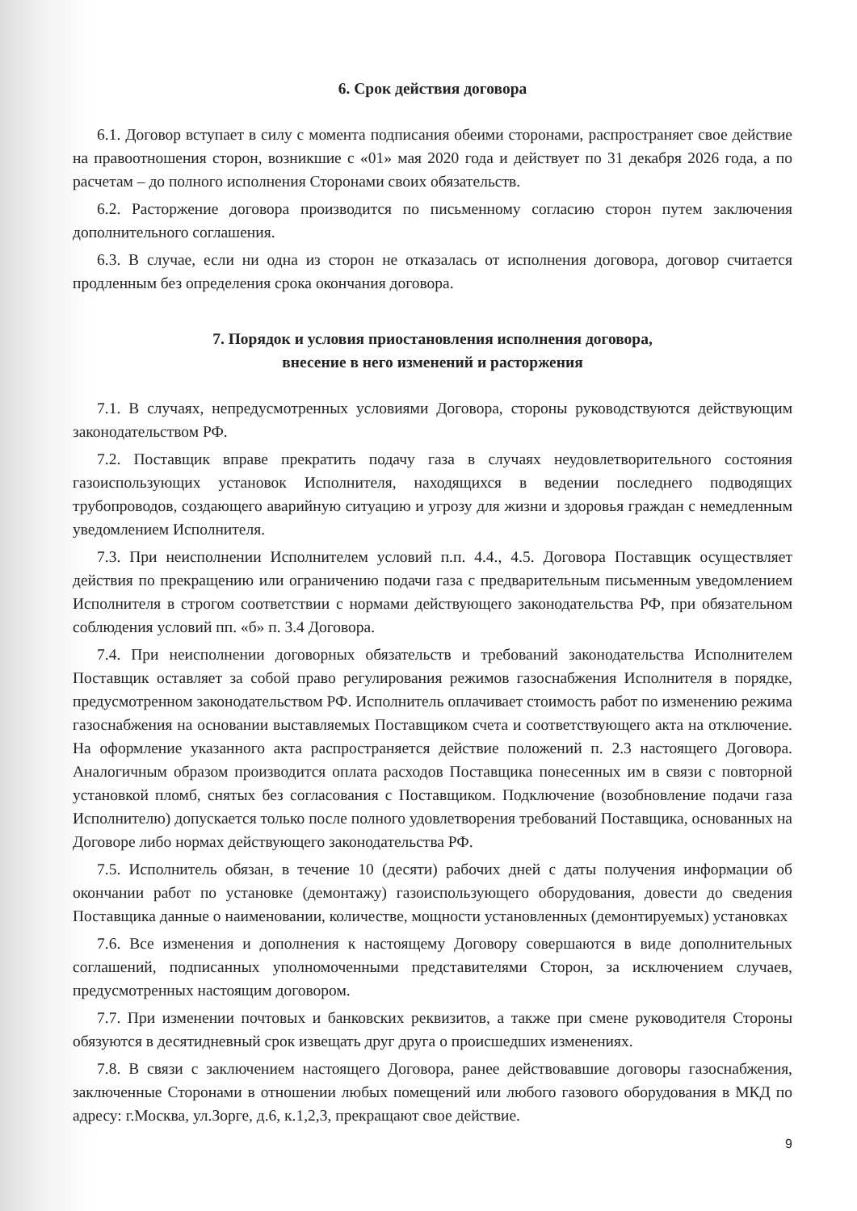6. Срок действия договора
6.1. Договор вступает в силу с момента подписания обеими сторонами, распространяет свое действие на правоотношения сторон, возникшие с «01» мая 2020 года и действует по 31 декабря 2026 года, а по расчетам – до полного исполнения Сторонами своих обязательств.
6.2. Расторжение договора производится по письменному согласию сторон путем заключения дополнительного соглашения.
6.3. В случае, если ни одна из сторон не отказалась от исполнения договора, договор считается продленным без определения срока окончания договора.
7. Порядок и условия приостановления исполнения договора,
внесение в него изменений и расторжения
7.1. В случаях, непредусмотренных условиями Договора, стороны руководствуются действующим законодательством РФ.
7.2. Поставщик вправе прекратить подачу газа в случаях неудовлетворительного состояния газоиспользующих установок Исполнителя, находящихся в ведении последнего подводящих трубопроводов, создающего аварийную ситуацию и угрозу для жизни и здоровья граждан с немедленным уведомлением Исполнителя.
7.3. При неисполнении Исполнителем условий п.п. 4.4., 4.5. Договора Поставщик осуществляет действия по прекращению или ограничению подачи газа с предварительным письменным уведомлением Исполнителя в строгом соответствии с нормами действующего законодательства РФ, при обязательном соблюдения условий пп. «б» п. 3.4 Договора.
7.4. При неисполнении договорных обязательств и требований законодательства Исполнителем Поставщик оставляет за собой право регулирования режимов газоснабжения Исполнителя в порядке, предусмотренном законодательством РФ. Исполнитель оплачивает стоимость работ по изменению режима газоснабжения на основании выставляемых Поставщиком счета и соответствующего акта на отключение. На оформление указанного акта распространяется действие положений п. 2.3 настоящего Договора. Аналогичным образом производится оплата расходов Поставщика понесенных им в связи с повторной установкой пломб, снятых без согласования с Поставщиком. Подключение (возобновление подачи газа Исполнителю) допускается только после полного удовлетворения требований Поставщика, основанных на Договоре либо нормах действующего законодательства РФ.
7.5. Исполнитель обязан, в течение 10 (десяти) рабочих дней с даты получения информации об окончании работ по установке (демонтажу) газоиспользующего оборудования, довести до сведения Поставщика данные о наименовании, количестве, мощности установленных (демонтируемых) установках
7.6. Все изменения и дополнения к настоящему Договору совершаются в виде дополнительных соглашений, подписанных уполномоченными представителями Сторон, за исключением случаев, предусмотренных настоящим договором.
7.7. При изменении почтовых и банковских реквизитов, а также при смене руководителя Стороны обязуются в десятидневный срок извещать друг друга о происшедших изменениях.
7.8. В связи с заключением настоящего Договора, ранее действовавшие договоры газоснабжения, заключенные Сторонами в отношении любых помещений или любого газового оборудования в МКД по адресу: г.Москва, ул.Зорге, д.6, к.1,2,3, прекращают свое действие.
9